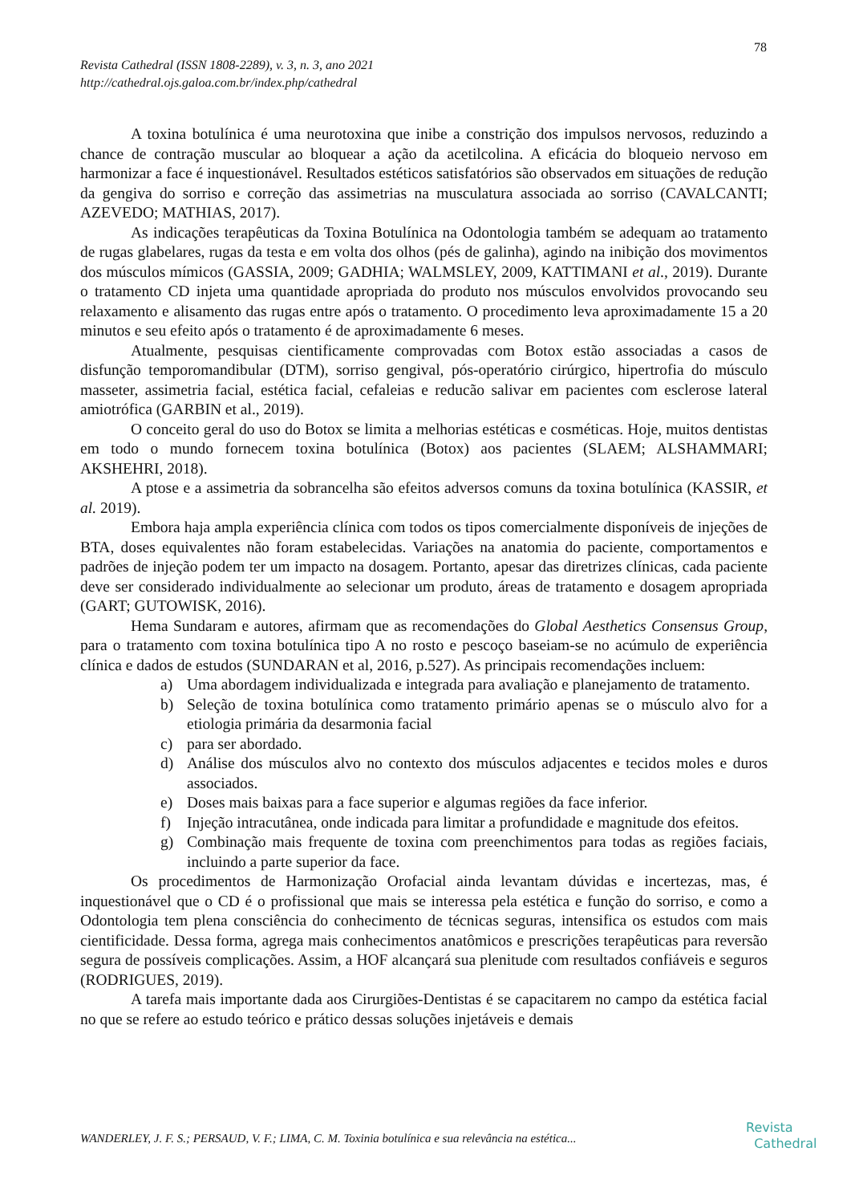78
Revista Cathedral (ISSN 1808-2289), v. 3, n. 3, ano 2021
http://cathedral.ojs.galoa.com.br/index.php/cathedral
A toxina botulínica é uma neurotoxina que inibe a constrição dos impulsos nervosos, reduzindo a chance de contração muscular ao bloquear a ação da acetilcolina. A eficácia do bloqueio nervoso em harmonizar a face é inquestionável. Resultados estéticos satisfatórios são observados em situações de redução da gengiva do sorriso e correção das assimetrias na musculatura associada ao sorriso (CAVALCANTI; AZEVEDO; MATHIAS, 2017).
As indicações terapêuticas da Toxina Botulínica na Odontologia também se adequam ao tratamento de rugas glabelares, rugas da testa e em volta dos olhos (pés de galinha), agindo na inibição dos movimentos dos músculos mímicos (GASSIA, 2009; GADHIA; WALMSLEY, 2009, KATTIMANI et al., 2019). Durante o tratamento CD injeta uma quantidade apropriada do produto nos músculos envolvidos provocando seu relaxamento e alisamento das rugas entre após o tratamento. O procedimento leva aproximadamente 15 a 20 minutos e seu efeito após o tratamento é de aproximadamente 6 meses.
Atualmente, pesquisas cientificamente comprovadas com Botox estão associadas a casos de disfunção temporomandibular (DTM), sorriso gengival, pós-operatório cirúrgico, hipertrofia do músculo masseter, assimetria facial, estética facial, cefaleias e reducão salivar em pacientes com esclerose lateral amiotrófica (GARBIN et al., 2019).
O conceito geral do uso do Botox se limita a melhorias estéticas e cosméticas. Hoje, muitos dentistas em todo o mundo fornecem toxina botulínica (Botox) aos pacientes (SLAEM; ALSHAMMARI; AKSHEHRI, 2018).
A ptose e a assimetria da sobrancelha são efeitos adversos comuns da toxina botulínica (KASSIR, et al. 2019).
Embora haja ampla experiência clínica com todos os tipos comercialmente disponíveis de injeções de BTA, doses equivalentes não foram estabelecidas. Variações na anatomia do paciente, comportamentos e padrões de injeção podem ter um impacto na dosagem. Portanto, apesar das diretrizes clínicas, cada paciente deve ser considerado individualmente ao selecionar um produto, áreas de tratamento e dosagem apropriada (GART; GUTOWISK, 2016).
Hema Sundaram e autores, afirmam que as recomendações do Global Aesthetics Consensus Group, para o tratamento com toxina botulínica tipo A no rosto e pescoço baseiam-se no acúmulo de experiência clínica e dados de estudos (SUNDARAN et al, 2016, p.527). As principais recomendações incluem:
a) Uma abordagem individualizada e integrada para avaliação e planejamento de tratamento.
b) Seleção de toxina botulínica como tratamento primário apenas se o músculo alvo for a etiologia primária da desarmonia facial
c) para ser abordado.
d) Análise dos músculos alvo no contexto dos músculos adjacentes e tecidos moles e duros associados.
e) Doses mais baixas para a face superior e algumas regiões da face inferior.
f) Injeção intracutânea, onde indicada para limitar a profundidade e magnitude dos efeitos.
g) Combinação mais frequente de toxina com preenchimentos para todas as regiões faciais, incluindo a parte superior da face.
Os procedimentos de Harmonização Orofacial ainda levantam dúvidas e incertezas, mas, é inquestionável que o CD é o profissional que mais se interessa pela estética e função do sorriso, e como a Odontologia tem plena consciência do conhecimento de técnicas seguras, intensifica os estudos com mais cientificidade. Dessa forma, agrega mais conhecimentos anatômicos e prescrições terapêuticas para reversão segura de possíveis complicações. Assim, a HOF alcançará sua plenitude com resultados confiáveis e seguros (RODRIGUES, 2019).
A tarefa mais importante dada aos Cirurgiões-Dentistas é se capacitarem no campo da estética facial no que se refere ao estudo teórico e prático dessas soluções injetáveis e demais
WANDERLEY, J. F. S.; PERSAUD, V. F.; LIMA, C. M. Toxinia botulínica e sua relevância na estética...
Revista
Cathedral